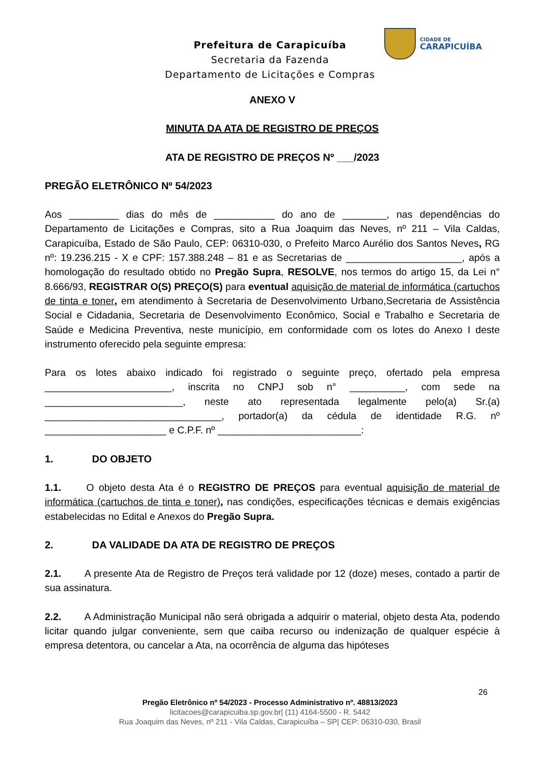Prefeitura de Carapicuíba
Secretaria da Fazenda
Departamento de Licitações e Compras
CIDADE DE
CARAPICUÍBA
ANEXO V
MINUTA DA ATA DE REGISTRO DE PREÇOS
ATA DE REGISTRO DE PREÇOS Nº ___/2023
PREGÃO ELETRÔNICO Nº 54/2023
Aos _________ dias do mês de ___________ do ano de ________, nas dependências do Departamento de Licitações e Compras, sito a Rua Joaquim das Neves, nº 211 – Vila Caldas, Carapicuíba, Estado de São Paulo, CEP: 06310-030, o Prefeito Marco Aurélio dos Santos Neves, RG nº: 19.236.215 - X e CPF: 157.388.248 – 81 e as Secretarias de _____________________, após a homologação do resultado obtido no Pregão Supra, RESOLVE, nos termos do artigo 15, da Lei n° 8.666/93, REGISTRAR O(S) PREÇO(S) para eventual aquisição de material de informática (cartuchos de tinta e toner, em atendimento à Secretaria de Desenvolvimento Urbano,Secretaria de Assistência Social e Cidadania, Secretaria de Desenvolvimento Econômico, Social e Trabalho e Secretaria de Saúde e Medicina Preventiva, neste município, em conformidade com os lotes do Anexo I deste instrumento oferecido pela seguinte empresa:
Para os lotes abaixo indicado foi registrado o seguinte preço, ofertado pela empresa _______________________, inscrita no CNPJ sob n° __________, com sede na _________________________, neste ato representada legalmente pelo(a) Sr.(a) ________________________________, portador(a) da cédula de identidade R.G. nº ______________________ e C.P.F. nº __________________________:
1. DO OBJETO
1.1. O objeto desta Ata é o REGISTRO DE PREÇOS para eventual aquisição de material de informática (cartuchos de tinta e toner), nas condições, especificações técnicas e demais exigências estabelecidas no Edital e Anexos do Pregão Supra.
2. DA VALIDADE DA ATA DE REGISTRO DE PREÇOS
2.1. A presente Ata de Registro de Preços terá validade por 12 (doze) meses, contado a partir de sua assinatura.
2.2. A Administração Municipal não será obrigada a adquirir o material, objeto desta Ata, podendo licitar quando julgar conveniente, sem que caiba recurso ou indenização de qualquer espécie à empresa detentora, ou cancelar a Ata, na ocorrência de alguma das hipóteses
26
Pregão Eletrônico nº 54/2023 - Processo Administrativo nº. 48813/2023
licitacoes@carapicuiba.sp.gov.br| (11) 4164-5500 - R. 5442
Rua Joaquim das Neves, nº 211 - Vila Caldas, Carapicuíba – SP| CEP: 06310-030, Brasil